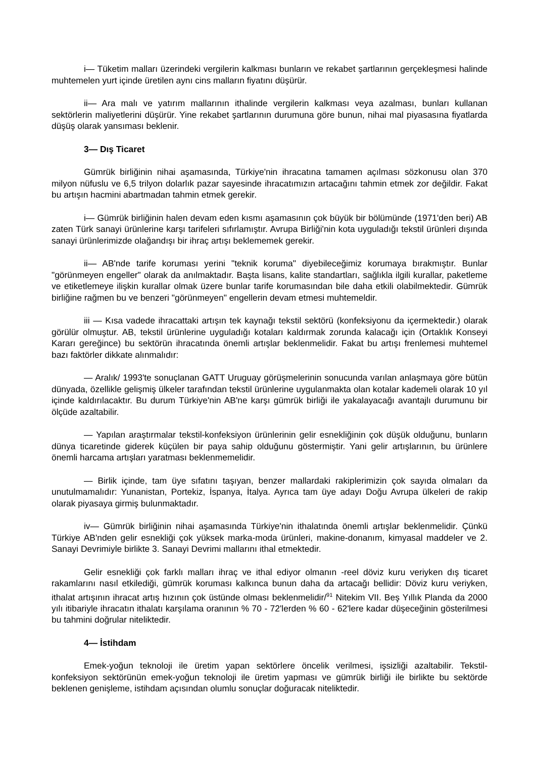i— Tüketim malları üzerindeki vergilerin kalkması bunların ve rekabet şartlarının gerçekleşmesi halinde muhtemelen yurt içinde üretilen aynı cins malların fiyatını düşürür.
ii— Ara malı ve yatırım mallarının ithalinde vergilerin kalkması veya azalması, bunları kullanan sektörlerin maliyetlerini düşürür. Yine rekabet şartlarının durumuna göre bunun, nihai mal piyasasına fiyatlarda düşüş olarak yansıması beklenir.
3— Dış Ticaret
Gümrük birliğinin nihai aşamasında, Türkiye'nin ihracatına tamamen açılması sözkonusu olan 370 milyon nüfuslu ve 6,5 trilyon dolarlık pazar sayesinde ihracatımızın artacağını tahmin etmek zor değildir. Fakat bu artışın hacmini abartmadan tahmin etmek gerekir.
i— Gümrük birliğinin halen devam eden kısmı aşamasının çok büyük bir bölümünde (1971'den beri) AB zaten Türk sanayi ürünlerine karşı tarifeleri sıfırlamıştır. Avrupa Birliği'nin kota uyguladığı tekstil ürünleri dışında sanayi ürünlerimizde olağandışı bir ihraç artışı beklememek gerekir.
ii— AB'nde tarife koruması yerini "teknik koruma" diyebileceğimiz korumaya bırakmıştır. Bunlar "görünmeyen engeller" olarak da anılmaktadır. Başta lisans, kalite standartları, sağlıkla ilgili kurallar, paketleme ve etiketlemeye ilişkin kurallar olmak üzere bunlar tarife korumasından bile daha etkili olabilmektedir. Gümrük birliğine rağmen bu ve benzeri "görünmeyen" engellerin devam etmesi muhtemeldir.
iii — Kısa vadede ihracattaki artışın tek kaynağı tekstil sektörü (konfeksiyonu da içermektedir.) olarak görülür olmuştur. AB, tekstil ürünlerine uyguladığı kotaları kaldırmak zorunda kalacağı için (Ortaklık Konseyi Kararı gereğince) bu sektörün ihracatında önemli artışlar beklenmelidir. Fakat bu artışı frenlemesi muhtemel bazı faktörler dikkate alınmalıdır:
— Aralık/ 1993'te sonuçlanan GATT Uruguay görüşmelerinin sonucunda varılan anlaşmaya göre bütün dünyada, özellikle gelişmiş ülkeler tarafından tekstil ürünlerine uygulanmakta olan kotalar kademeli olarak 10 yıl içinde kaldırılacaktır. Bu durum Türkiye'nin AB'ne karşı gümrük birliği ile yakalayacağı avantajlı durumunu bir ölçüde azaltabilir.
— Yapılan araştırmalar tekstil-konfeksiyon ürünlerinin gelir esnekliğinin çok düşük olduğunu, bunların dünya ticaretinde giderek küçülen bir paya sahip olduğunu göstermiştir. Yani gelir artışlarının, bu ürünlere önemli harcama artışları yaratması beklenmemelidir.
— Birlik içinde, tam üye sıfatını taşıyan, benzer mallardaki rakiplerimizin çok sayıda olmaları da unutulmamalıdır: Yunanistan, Portekiz, İspanya, İtalya. Ayrıca tam üye adayı Doğu Avrupa ülkeleri de rakip olarak piyasaya girmiş bulunmaktadır.
iv— Gümrük birliğinin nihai aşamasında Türkiye'nin ithalatında önemli artışlar beklenmelidir. Çünkü Türkiye AB'nden gelir esnekliği çok yüksek marka-moda ürünleri, makine-donanım, kimyasal maddeler ve 2. Sanayi Devrimiyle birlikte 3. Sanayi Devrimi mallarını ithal etmektedir.
Gelir esnekliği çok farklı malları ihraç ve ithal ediyor olmanın -reel döviz kuru veriyken dış ticaret rakamlarını nasıl etkilediği, gümrük koruması kalkınca bunun daha da artacağı bellidir: Döviz kuru veriyken, ithalat artışının ihracat artış hızının çok üstünde olması beklenmelidir/<sup>91</sup> Nitekim VII. Beş Yıllık Planda da 2000 yılı itibariyle ihracatın ithalatı karşılama oranının % 70 - 72'lerden % 60 - 62'lere kadar düşeceğinin gösterilmesi bu tahmini doğrular niteliktedir.
4— İstihdam
Emek-yoğun teknoloji ile üretim yapan sektörlere öncelik verilmesi, işsizliği azaltabilir. Tekstil-konfeksiyon sektörünün emek-yoğun teknoloji ile üretim yapması ve gümrük birliği ile birlikte bu sektörde beklenen genişleme, istihdam açısından olumlu sonuçlar doğuracak niteliktedir.